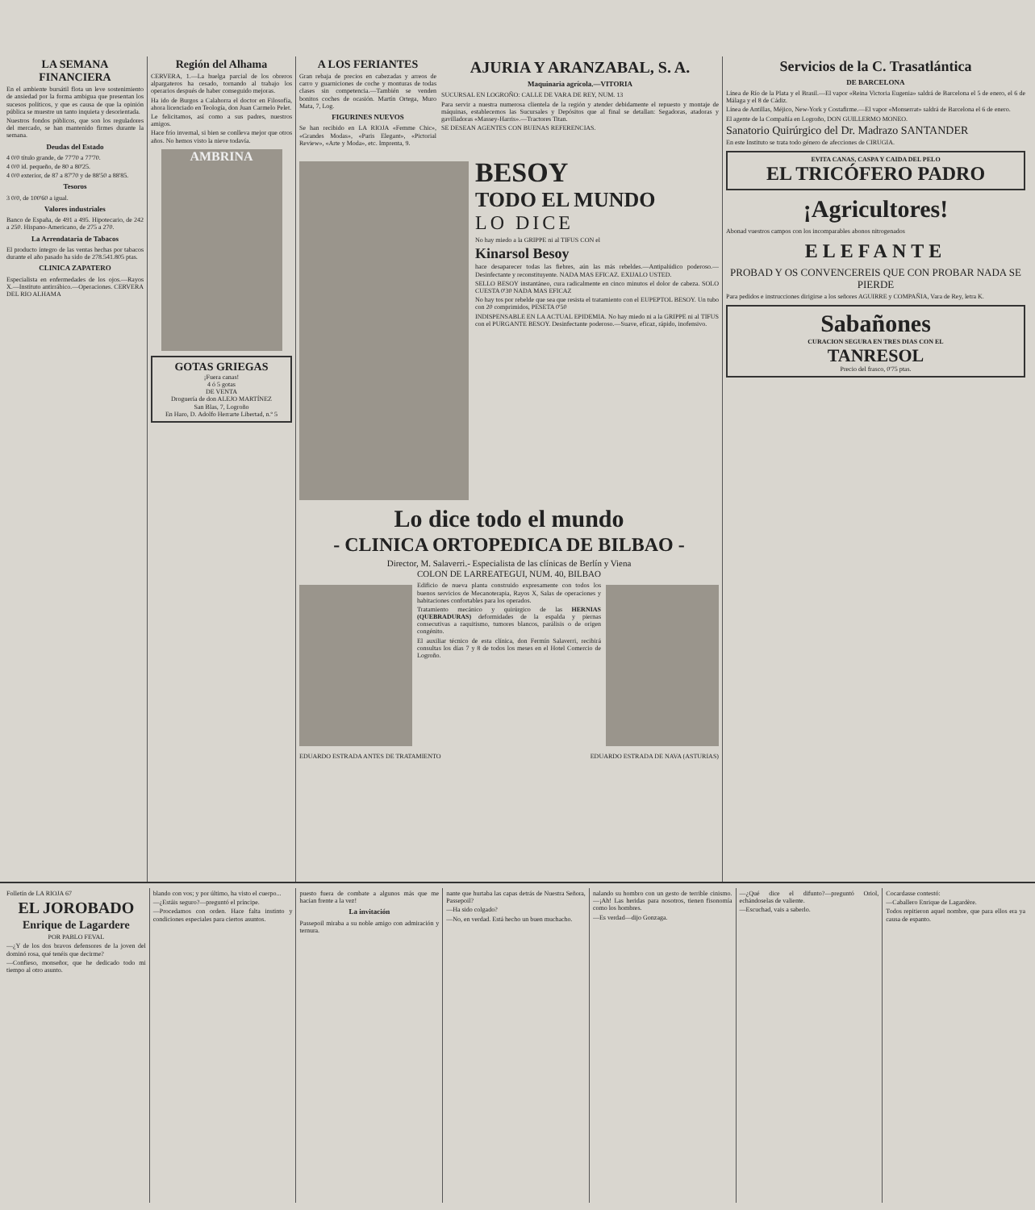LA SEMANA FINANCIERA
En el ambiente bursátil flota un leve sostenimiento de ansiedad por la forma ambigua que presentan los sucesos políticos, y que es causa de que la opinión pública se muestre un tanto inquieta y desorientada.
Nuestros fondos públicos, que son los reguladores del mercado, se han mantenido firmes durante la semana.
Deudas del Estado
4 0/0 título grande, de 77'70 a 77'70.
4 0/0 id. pequeño, de 80 a 80'25.
4 0/0 exterior, de 87 a 87'70 y de 88'50 a 88'85.
Tesoros
3 0/0, de 100'60 a igual.
Valores industriales
Banco de España, de 491 a 495. Hipotecario, de 242 a 250. Hispano-Americano, de 275 a 270.
La Arrendataria de Tabacos
El producto íntegro de las ventas hechas por tabacos durante el año pasado ha sido de 278.541.805 ptas.
CLINICA ZAPATERO
Especialista en enfermedades de los ojos.—Rayos X.—Instituto antirrábico.—Operaciones. CERVERA DEL RIO ALHAMA
Región del Alhama
CERVERA, 1.—La huelga parcial de los obreros alpargateros ha cesado, tornando al trabajo los operarios después de haber conseguido mejoras.
Ha ido de Burgos a Calahorra el doctor en Filosofía, ahora licenciado en Teología, don Juan Carmelo Pelet.
Le felicitamos, así como a sus padres, nuestros amigos.
Hace frío invernal, si bien se conlleva mejor que otros años. No hemos visto la nieve todavía.
AMBRINA
GOTAS GRIEGAS
¡Fuera canas!
4 ó 5 gotas
DE VENTA
Droguería de don ALEJO MARTÍNEZ
San Blas, 7, Logroño
En Haro, D. Adolfo Herrarte Libertad, n.º 5
A LOS FERIANTES
Gran rebaja de precios en cabezadas y arreos de carro y guarniciones de coche y monturas de todas clases sin competencia.—También se venden bonitos coches de ocasión. Martín Ortega, Muro Mata, 7, Log.
FIGURINES NUEVOS
Se han recibido en LA RIOJA «Femme Chic», «Grandes Modas», «Paris Elegant», «Pictorial Review», «Arte y Moda», etc. Imprenta, 9.
AJURIA Y ARANZABAL, S. A.
Maquinaria agrícola.—VITORIA
SUCURSAL EN LOGROÑO: CALLE DE VARA DE REY, NUM. 13
Para servir a nuestra numerosa clientela de la región y atender debidamente el repuesto y montaje de máquinas, establecemos las Sucursales y Depósitos que al final se detallan: Segadoras, atadoras y gavilladoras «Massey-Harris».—Tractores Titan.
SE DESEAN AGENTES CON BUENAS REFERENCIAS.
BESOY
TODO EL MUNDO
LO DICE
No hay miedo a la GRIPPE ni al TIFUS CON el
Kinarsol Besoy
hace desaparecer todas las fiebres, aún las más rebeldes.—Antipalúdico poderoso.—Desinfectante y reconstituyente. NADA MAS EFICAZ. EXIJALO USTED.
SELLO BESOY instantáneo, cura radicalmente en cinco minutos el dolor de cabeza. SOLO CUESTA 0'30 NADA MAS EFICAZ
No hay tos por rebelde que sea que resista el tratamiento con el EUPEPTOL BESOY. Un tubo con 20 comprimidos, PESETA 0'50
INDISPENSABLE EN LA ACTUAL EPIDEMIA. No hay miedo ni a la GRIPPE ni al TIFUS con el PURGANTE BESOY. Desinfectante poderoso.—Suave, eficaz, rápido, inofensivo.
Lo dice todo el mundo
- CLINICA ORTOPEDICA DE BILBAO -
Director, M. Salaverri.- Especialista de las clínicas de Berlín y Viena
COLON DE LARREATEGUI, NUM. 40, BILBAO
Edificio de nueva planta construido expresamente con todos los buenos servicios de Mecanoterapia, Rayos X, Salas de operaciones y habitaciones confortables para los operados.
Tratamiento mecánico y quirúrgico de las HERNIAS (QUEBRADURAS) deformidades de la espalda y piernas consecutivas a raquitismo, tumores blancos, parálisis o de origen congénito.
El auxiliar técnico de esta clínica, don Fermín Salaverri, recibirá consultas los días 7 y 8 de todos los meses en el Hotel Comercio de Logroño.
EDUARDO ESTRADA ANTES DE TRATAMIENTO EDUARDO ESTRADA DE NAVA (ASTURIAS)
Servicios de la C. Trasatlántica
DE BARCELONA
Línea de Río de la Plata y el Brasil.—El vapor «Reina Victoria Eugenia» saldrá de Barcelona el 5 de enero, el 6 de Málaga y el 8 de Cádiz.
Línea de Antillas, Méjico, New-York y Costafirme.—El vapor «Monserrat» saldrá de Barcelona el 6 de enero.
El agente de la Compañía en Logroño, DON GUILLERMO MONEO.
Sanatorio Quirúrgico del Dr. Madrazo SANTANDER
En este Instituto se trata todo género de afecciones de CIRUGIA.
EVITA CANAS, CASPA Y CAIDA DEL PELO
EL TRICÓFERO PADRO
¡Agricultores!
Abonad vuestros campos con los incomparables abonos nitrogenados
ELEFANTE
PROBAD Y OS CONVENCEREIS QUE CON PROBAR NADA SE PIERDE
Para pedidos e instrucciones dirigirse a los señores AGUIRRE y COMPAÑIA, Vara de Rey, letra K.
Sabañones
CURACION SEGURA EN TRES DIAS CON EL
TANRESOL
Precio del frasco, 0'75 ptas.
Folletín de LA RIOJA 67
EL JOROBADO
Enrique de Lagardere
POR PABLO FEVAL
—¿Y de los dos bravos defensores de la joven del dominó rosa, qué tenéis que decirme?
—Confieso, monseñor, que he dedicado todo mi tiempo al otro asunto.
blando con vos; y por último, ha visto el cuerpo...
—¿Estáis seguro?—preguntó el príncipe.
—Procedamos con orden. Hace falta instinto y condiciones especiales para ciertos asuntos.
puesto fuera de combate a algunos más que me hacían frente a la vez!
La invitación
Passepoil miraba a su noble amigo con admiración y ternura.
nante que hurtaba las capas detrás de Nuestra Señora, Passepoil?
—Ha sido colgado?
—No, en verdad. Está hecho un buen muchacho.
nalando su hombro con un gesto de terrible cinismo.—¡Ah! Las heridas para nosotros, tienen fisonomía como los hombres.
—Es verdad—dijo Gonzaga.
—¿Qué dice el difunto?—preguntó Oriol, echándoselas de valiente.
—Escuchad, vais a saberlo.
Cocardasse contestó:
—Caballero Enrique de Lagardère.
Todos repitieron aquel nombre, que para ellos era ya causa de espanto.